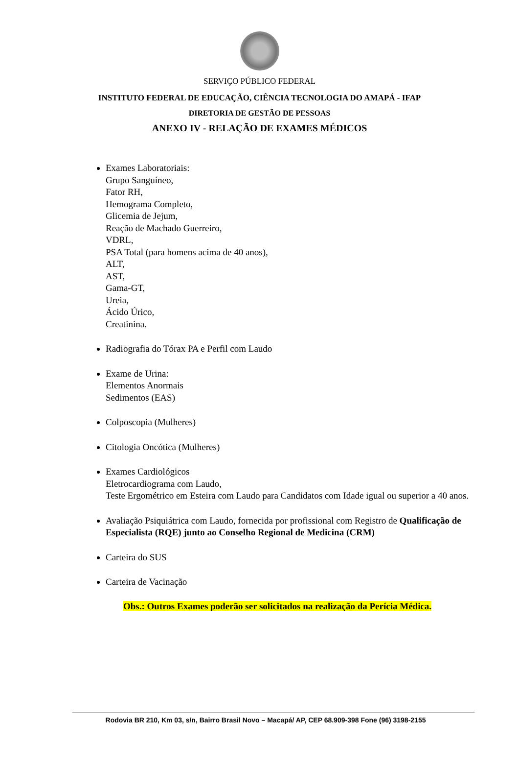SERVIÇO PÚBLICO FEDERAL
INSTITUTO FEDERAL DE EDUCAÇÃO, CIÊNCIA TECNOLOGIA DO AMAPÁ - IFAP
DIRETORIA DE GESTÃO DE PESSOAS
ANEXO IV - RELAÇÃO DE EXAMES MÉDICOS
Exames Laboratoriais:
Grupo Sanguíneo,
Fator RH,
Hemograma Completo,
Glicemia de Jejum,
Reação de Machado Guerreiro,
VDRL,
PSA Total (para homens acima de 40 anos),
ALT,
AST,
Gama-GT,
Ureia,
Ácido Úrico,
Creatinina.
Radiografia do Tórax PA e Perfil com Laudo
Exame de Urina:
Elementos Anormais
Sedimentos (EAS)
Colposcopia (Mulheres)
Citologia Oncótica (Mulheres)
Exames Cardiológicos
Eletrocardiograma com Laudo,
Teste Ergométrico em Esteira com Laudo para Candidatos com Idade igual ou superior a 40 anos.
Avaliação Psiquiátrica com Laudo, fornecida por profissional com Registro de Qualificação de Especialista (RQE) junto ao Conselho Regional de Medicina (CRM)
Carteira do SUS
Carteira de Vacinação
Obs.: Outros Exames poderão ser solicitados na realização da Perícia Médica.
Rodovia BR 210, Km 03, s/n, Bairro Brasil Novo – Macapá/ AP, CEP 68.909-398 Fone (96) 3198-2155